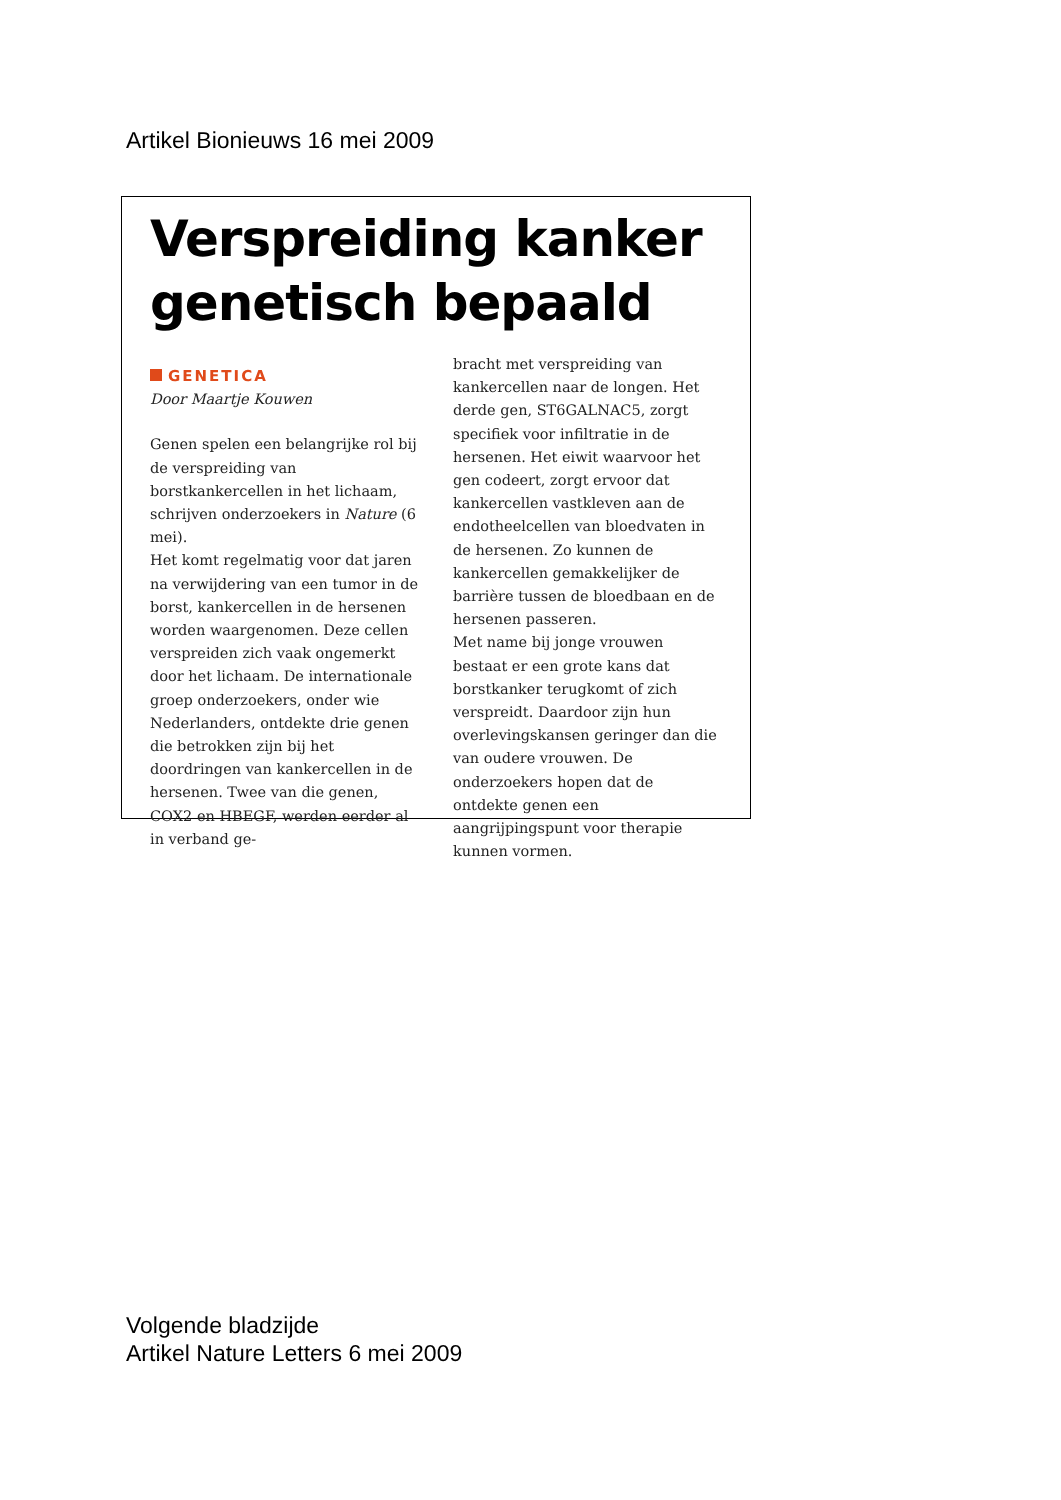Artikel Bionieuws 16 mei 2009
Verspreiding kanker
genetisch bepaald
GENETICA
Door Maartje Kouwen
Genen spelen een belangrijke rol bij de verspreiding van borstkankercellen in het lichaam, schrijven onderzoekers in Nature (6 mei).
Het komt regelmatig voor dat jaren na verwijdering van een tumor in de borst, kankercellen in de hersenen worden waargenomen. Deze cellen verspreiden zich vaak ongemerkt door het lichaam. De internationale groep onderzoekers, onder wie Nederlanders, ontdekte drie genen die betrokken zijn bij het doordringen van kankercellen in de hersenen. Twee van die genen, COX2 en HBEGF, werden eerder al in verband ge-
bracht met verspreiding van kankercellen naar de longen. Het derde gen, ST6GALNAC5, zorgt specifiek voor infiltratie in de hersenen. Het eiwit waarvoor het gen codeert, zorgt ervoor dat kankercellen vastkleven aan de endotheelcellen van bloedvaten in de hersenen. Zo kunnen de kankercellen gemakkelijker de barrière tussen de bloedbaan en de hersenen passeren.
Met name bij jonge vrouwen bestaat er een grote kans dat borstkanker terugkomt of zich verspreidt. Daardoor zijn hun overlevingskansen geringer dan die van oudere vrouwen. De onderzoekers hopen dat de ontdekte genen een aangrijpingspunt voor therapie kunnen vormen.
Volgende bladzijde
Artikel Nature Letters 6 mei 2009